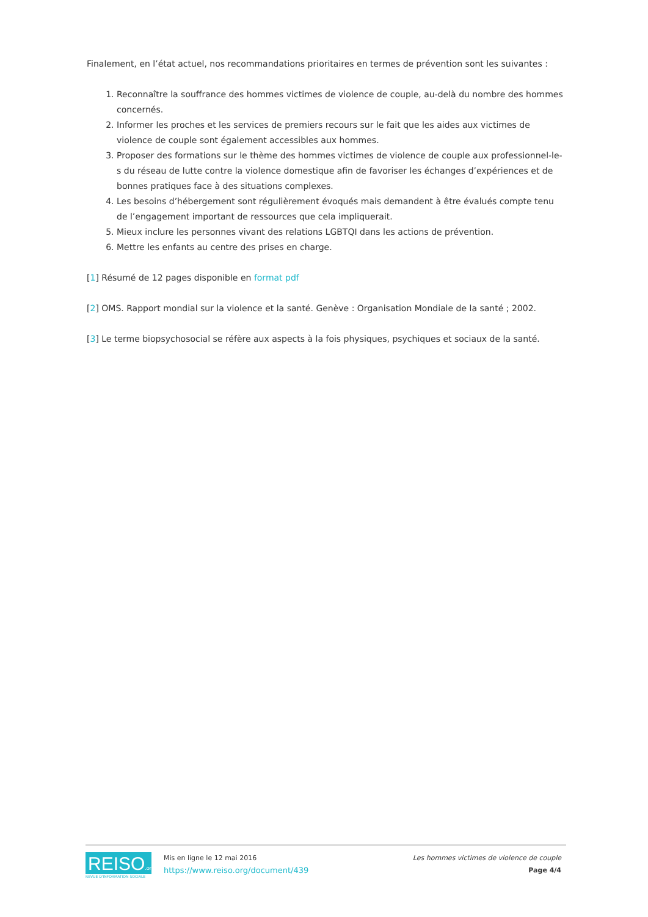Finalement, en l’état actuel, nos recommandations prioritaires en termes de prévention sont les suivantes :
1. Reconnaître la souffrance des hommes victimes de violence de couple, au-delà du nombre des hommes concernés.
2. Informer les proches et les services de premiers recours sur le fait que les aides aux victimes de violence de couple sont également accessibles aux hommes.
3. Proposer des formations sur le thème des hommes victimes de violence de couple aux professionnel-le-s du réseau de lutte contre la violence domestique afin de favoriser les échanges d’expériences et de bonnes pratiques face à des situations complexes.
4. Les besoins d’hébergement sont régulièrement évoqués mais demandent à être évalués compte tenu de l’engagement important de ressources que cela impliquerait.
5. Mieux inclure les personnes vivant des relations LGBTQI dans les actions de prévention.
6. Mettre les enfants au centre des prises en charge.
[1] Résumé de 12 pages disponible en format pdf
[2] OMS. Rapport mondial sur la violence et la santé. Genève : Organisation Mondiale de la santé ; 2002.
[3] Le terme biopsychosocial se réfère aux aspects à la fois physiques, psychiques et sociaux de la santé.
REISO.org
REVUE D'INFORMATION SOCIALE
Mis en ligne le 12 mai 2016
https://www.reiso.org/document/439
Les hommes victimes de violence de couple
Page 4/4